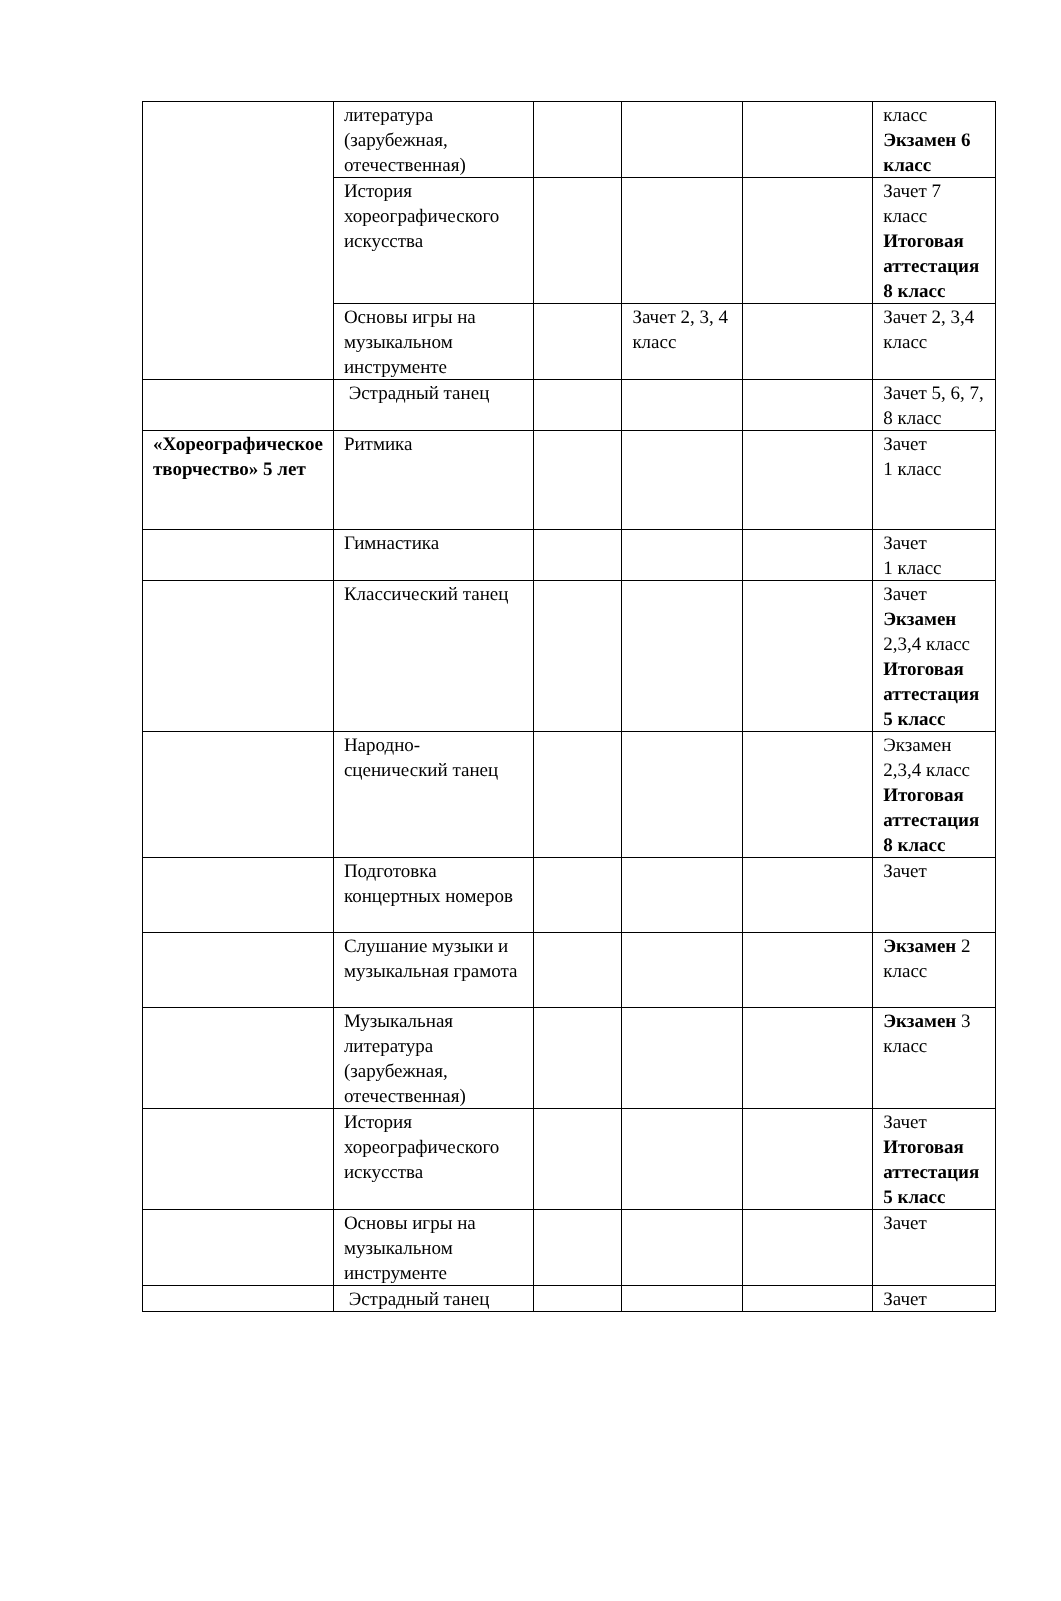| | литература (зарубежная, отечественная) | | | | класс Экзамен 6 класс |
| | История хореографического искусства | | | | Зачет 7 класс Итоговая аттестация 8 класс |
| | Основы игры на музыкальном инструменте | | Зачет 2, 3, 4 класс | | Зачет 2, 3,4 класс |
| | Эстрадный танец | | | | Зачет 5, 6, 7, 8 класс |
| «Хореографическое творчество» 5 лет | Ритмика | | | | Зачет 1 класс |
| | Гимнастика | | | | Зачет 1 класс |
| | Классический танец | | | | Зачет Экзамен 2,3,4 класс Итоговая аттестация 5 класс |
| | Народно-сценический танец | | | | Экзамен 2,3,4 класс Итоговая аттестация 8 класс |
| | Подготовка концертных номеров | | | | Зачет |
| | Слушание музыки и музыкальная грамота | | | | Экзамен 2 класс |
| | Музыкальная литература (зарубежная, отечественная) | | | | Экзамен 3 класс |
| | История хореографического искусства | | | | Зачет Итоговая аттестация 5 класс |
| | Основы игры на музыкальном инструменте | | | | Зачет |
| | Эстрадный танец | | | | Зачет |